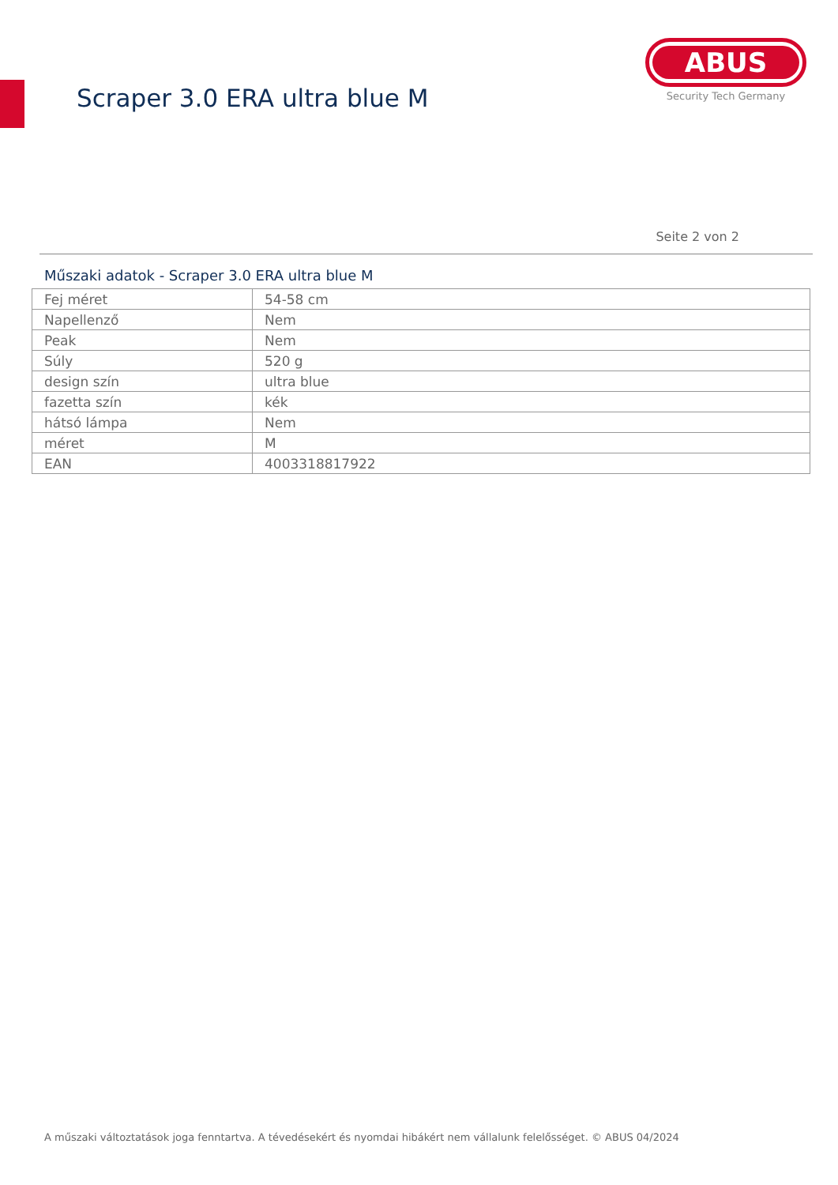Scraper 3.0 ERA ultra blue M
ABUS
Security Tech Germany
Seite 2 von 2
Műszaki adatok - Scraper 3.0 ERA ultra blue M
| Fej méret | 54-58 cm |
| Napellenző | Nem |
| Peak | Nem |
| Súly | 520 g |
| design szín | ultra blue |
| fazetta szín | kék |
| hátsó lámpa | Nem |
| méret | M |
| EAN | 4003318817922 |
A műszaki változtatások joga fenntartva. A tévedésekért és nyomdai hibákért nem vállalunk felelősséget. © ABUS 04/2024